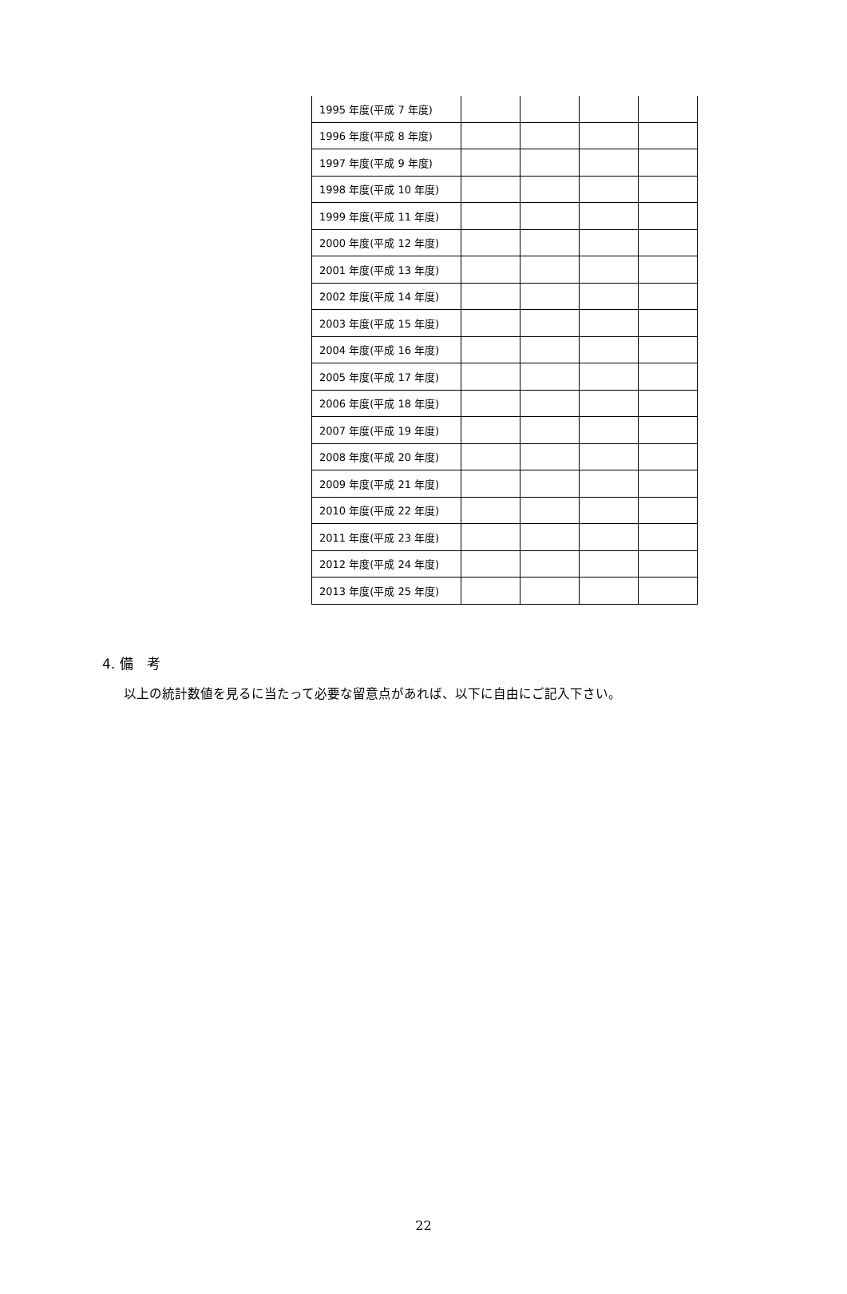| 1995 年度(平成 7 年度) | | | | |
| 1996 年度(平成 8 年度) | | | | |
| 1997 年度(平成 9 年度) | | | | |
| 1998 年度(平成 10 年度) | | | | |
| 1999 年度(平成 11 年度) | | | | |
| 2000 年度(平成 12 年度) | | | | |
| 2001 年度(平成 13 年度) | | | | |
| 2002 年度(平成 14 年度) | | | | |
| 2003 年度(平成 15 年度) | | | | |
| 2004 年度(平成 16 年度) | | | | |
| 2005 年度(平成 17 年度) | | | | |
| 2006 年度(平成 18 年度) | | | | |
| 2007 年度(平成 19 年度) | | | | |
| 2008 年度(平成 20 年度) | | | | |
| 2009 年度(平成 21 年度) | | | | |
| 2010 年度(平成 22 年度) | | | | |
| 2011 年度(平成 23 年度) | | | | |
| 2012 年度(平成 24 年度) | | | | |
| 2013 年度(平成 25 年度) | | | | |
4. 備　考
以上の統計数値を見るに当たって必要な留意点があれば、以下に自由にご記入下さい。
22